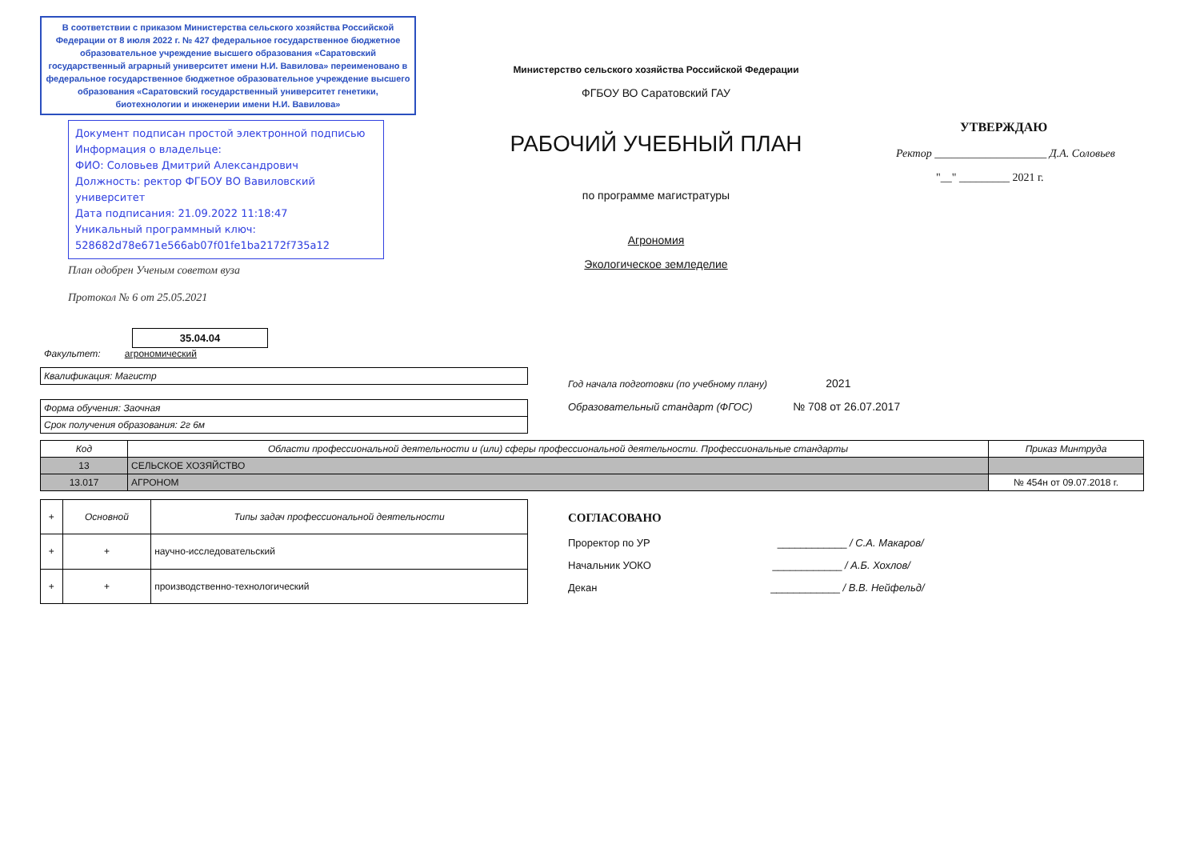В соответствии с приказом Министерства сельского хозяйства Российской Федерации от 8 июля 2022 г. № 427 федеральное государственное бюджетное образовательное учреждение высшего образования «Саратовский государственный аграрный университет имени Н.И. Вавилова» переименовано в федеральное государственное бюджетное образовательное учреждение высшего образования «Саратовский государственный университет генетики, биотехнологии и инженерии имени Н.И. Вавилова»
Документ подписан простой электронной подписью
Информация о владельце:
ФИО: Соловьев Дмитрий Александрович
Должность: ректор ФГБОУ ВО Вавиловский университет
Дата подписания: 21.09.2022 11:18:47
Уникальный программный ключ:
528682d78e671e566ab07f01fe1ba2172f735a12
План одобрен Ученым советом вуза
Протокол № 6 от 25.05.2021
35.04.04
Министерство сельского хозяйства Российской Федерации
ФГБОУ ВО Саратовский ГАУ
РАБОЧИЙ УЧЕБНЫЙ ПЛАН
по программе магистратуры
Агрономия
Экологическое земледелие
УТВЕРЖДАЮ
Ректор ____________________ Д.А. Соловьев
"__" _________ 2021 г.
Факультет: агрономический
| Квалификация: Магистр |
| Форма обучения: Заочная |
| Срок получения образования: 2г 6м |
Год начала подготовки (по учебному плану) 2021
Образовательный стандарт (ФГОС) № 708 от 26.07.2017
| Код | Области профессиональной деятельности и (или) сферы профессиональной деятельности. Профессиональные стандарты | Приказ Минтруда |
| --- | --- | --- |
| 13 | СЕЛЬСКОЕ ХОЗЯЙСТВО | |
| 13.017 | АГРОНОМ | № 454н от 09.07.2018 г. |
| + | Основной | Типы задач профессиональной деятельности |
| --- | --- | --- |
| + | + | научно-исследовательский |
| + | + | производственно-технологический |
СОГЛАСОВАНО
Проректор по УР ____________ / С.А. Макаров/
Начальник УОКО ____________ / А.Б. Хохлов/
Декан ____________ / В.В. Нейфельд/